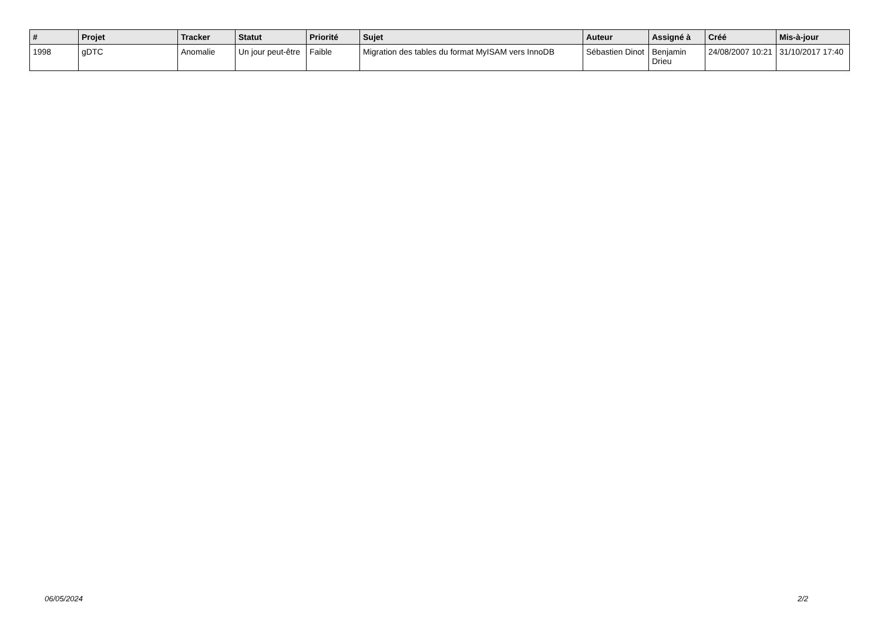| # | Projet | Tracker | Statut | Priorité | Sujet | Auteur | Assigné à | Créé | Mis-à-jour |
| --- | --- | --- | --- | --- | --- | --- | --- | --- | --- |
| 1998 | gDTC | Anomalie | Un jour peut-être | Faible | Migration des tables du format MyISAM vers InnoDB | Sébastien Dinot | Benjamin Drieu | 24/08/2007 10:21 | 31/10/2017 17:40 |
06/05/2024 2/2